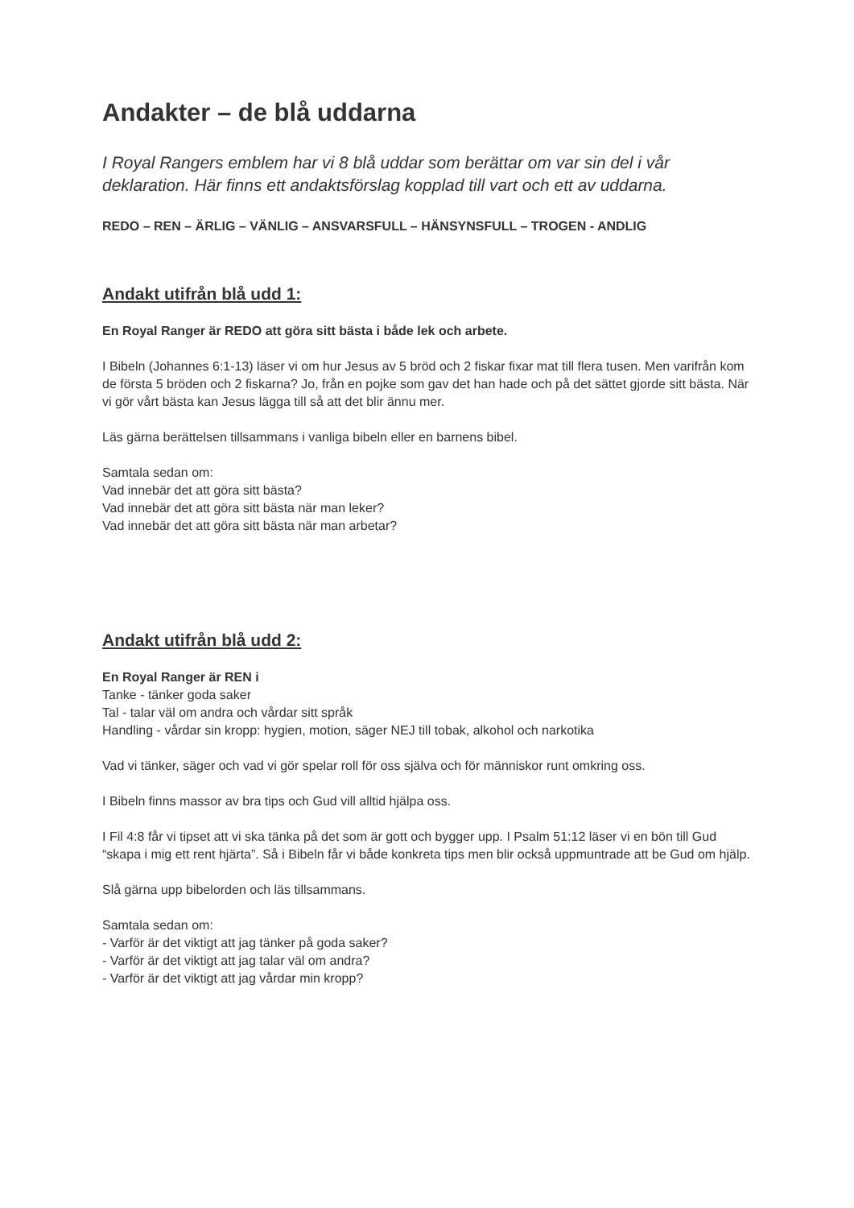Andakter – de blå uddarna
I Royal Rangers emblem har vi 8 blå uddar som berättar om var sin del i vår deklaration. Här finns ett andaktsförslag kopplad till vart och ett av uddarna.
REDO – REN – ÄRLIG – VÄNLIG – ANSVARSFULL – HÄNSYNSFULL – TROGEN - ANDLIG
Andakt utifrån blå udd 1:
En Royal Ranger är REDO att göra sitt bästa i både lek och arbete.
I Bibeln (Johannes 6:1-13) läser vi om hur Jesus av 5 bröd och 2 fiskar fixar mat till flera tusen. Men varifrån kom de första 5 bröden och 2 fiskarna? Jo, från en pojke som gav det han hade och på det sättet gjorde sitt bästa. När vi gör vårt bästa kan Jesus lägga till så att det blir ännu mer.
Läs gärna berättelsen tillsammans i vanliga bibeln eller en barnens bibel.
Samtala sedan om:
Vad innebär det att göra sitt bästa?
Vad innebär det att göra sitt bästa när man leker?
Vad innebär det att göra sitt bästa när man arbetar?
Andakt utifrån blå udd 2:
En Royal Ranger är REN i
Tanke - tänker goda saker
Tal - talar väl om andra och vårdar sitt språk
Handling - vårdar sin kropp: hygien, motion, säger NEJ till tobak, alkohol och narkotika
Vad vi tänker, säger och vad vi gör spelar roll för oss själva och för människor runt omkring oss.
I Bibeln finns massor av bra tips och Gud vill alltid hjälpa oss.
I Fil 4:8 får vi tipset att vi ska tänka på det som är gott och bygger upp. I Psalm 51:12 läser vi en bön till Gud “skapa i mig ett rent hjärta”. Så i Bibeln får vi både konkreta tips men blir också uppmuntrade att be Gud om hjälp.
Slå gärna upp bibelorden och läs tillsammans.
Samtala sedan om:
- Varför är det viktigt att jag tänker på goda saker?
- Varför är det viktigt att jag talar väl om andra?
- Varför är det viktigt att jag vårdar min kropp?